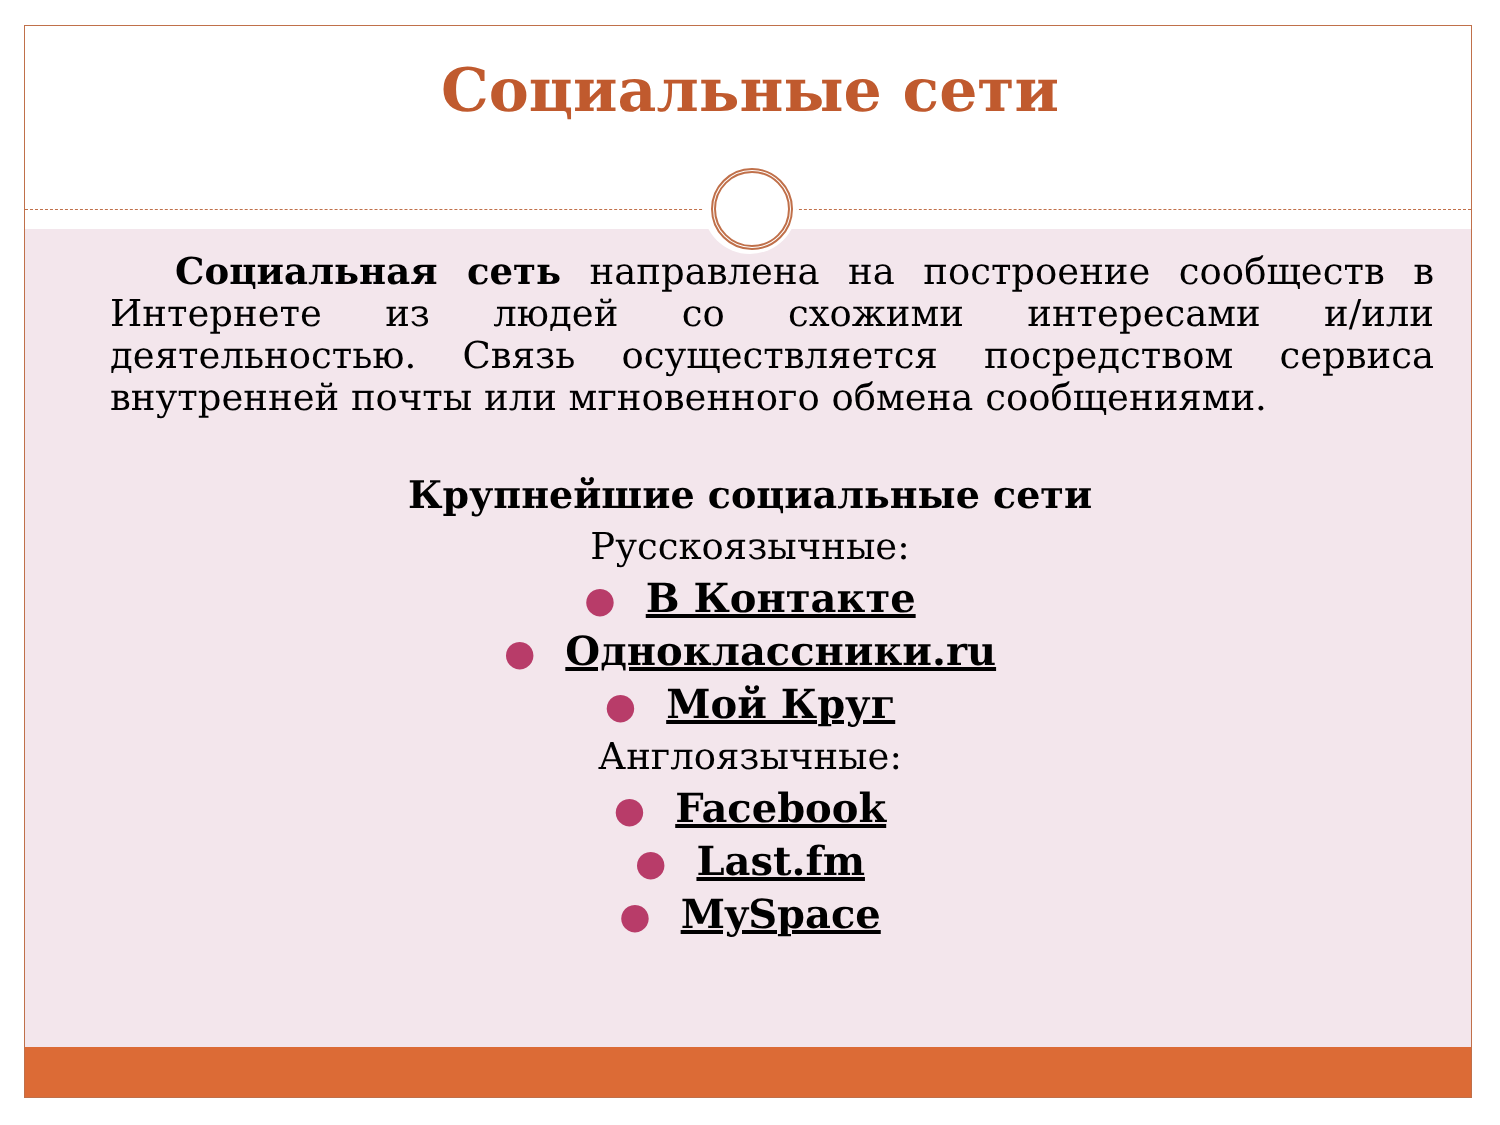Социальные сети
Социальная сеть направлена на построение сообществ в Интернете из людей со схожими интересами и/или деятельностью. Связь осуществляется посредством сервиса внутренней почты или мгновенного обмена сообщениями.
Крупнейшие социальные сети
Русскоязычные:
● В Контакте
● Одноклассники.ru
● Мой Круг
Англоязычные:
● Facebook
● Last.fm
● MySpace